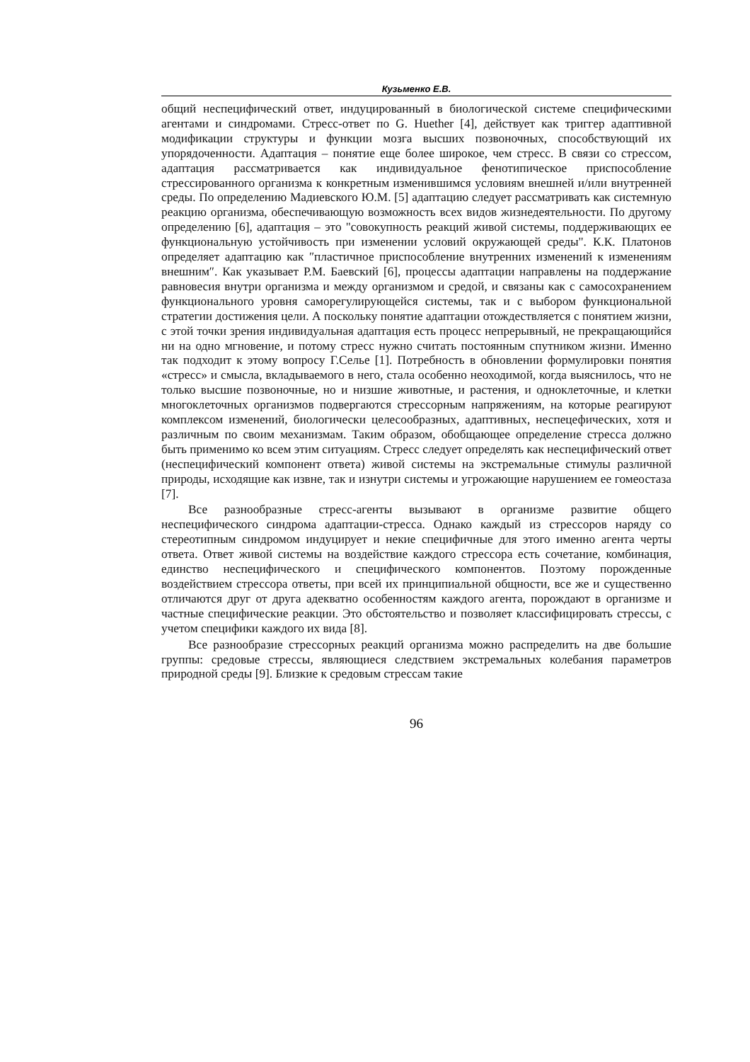Кузьменко Е.В.
общий неспецифический ответ, индуцированный в биологической системе специфическими агентами и синдромами. Стресс-ответ по G. Huether [4], действует как триггер адаптивной модификации структуры и функции мозга высших позвоночных, способствующий их упорядоченности. Адаптация – понятие еще более широкое, чем стресс. В связи со стрессом, адаптация рассматривается как индивидуальное фенотипическое приспособление стрессированного организма к конкретным изменившимся условиям внешней и/или внутренней среды. По определению Мадиевского Ю.М. [5] адаптацию следует рассматривать как системную реакцию организма, обеспечивающую возможность всех видов жизнедеятельности. По другому определению [6], адаптация – это "совокупность реакций живой системы, поддерживающих ее функциональную устойчивость при изменении условий окружающей среды". К.К. Платонов определяет адаптацию как ″пластичное приспособление внутренних изменений к изменениям внешним″. Как указывает Р.М. Баевский [6], процессы адаптации направлены на поддержание равновесия внутри организма и между организмом и средой, и связаны как с самосохранением функционального уровня саморегулирующейся системы, так и с выбором функциональной стратегии достижения цели. А поскольку понятие адаптации отождествляется с понятием жизни, с этой точки зрения индивидуальная адаптация есть процесс непрерывный, не прекращающийся ни на одно мгновение, и потому стресс нужно считать постоянным спутником жизни. Именно так подходит к этому вопросу Г.Селье [1]. Потребность в обновлении формулировки понятия «стресс» и смысла, вкладываемого в него, стала особенно неоходимой, когда выяснилось, что не только высшие позвоночные, но и низшие животные, и растения, и одноклеточные, и клетки многоклеточных организмов подвергаются стрессорным напряжениям, на которые реагируют комплексом изменений, биологически целесообразных, адаптивных, неспецефических, хотя и различным по своим механизмам. Таким образом, обобщающее определение стресса должно быть применимо ко всем этим ситуациям. Стресс следует определять как неспецифический ответ (неспецифический компонент ответа) живой системы на экстремальные стимулы различной природы, исходящие как извне, так и изнутри системы и угрожающие нарушением ее гомеостаза [7].
Все разнообразные стресс-агенты вызывают в организме развитие общего неспецифического синдрома адаптации-стресса. Однако каждый из стрессоров наряду со стереотипным синдромом индуцирует и некие специфичные для этого именно агента черты ответа. Ответ живой системы на воздействие каждого стрессора есть сочетание, комбинация, единство неспецифического и специфического компонентов. Поэтому порожденные воздействием стрессора ответы, при всей их принципиальной общности, все же и существенно отличаются друг от друга адекватно особенностям каждого агента, порождают в организме и частные специфические реакции. Это обстоятельство и позволяет классифицировать стрессы, с учетом специфики каждого их вида [8].
Все разнообразие стрессорных реакций организма можно распределить на две большие группы: средовые стрессы, являющиеся следствием экстремальных колебания параметров природной среды [9]. Близкие к средовым стрессам такие
96